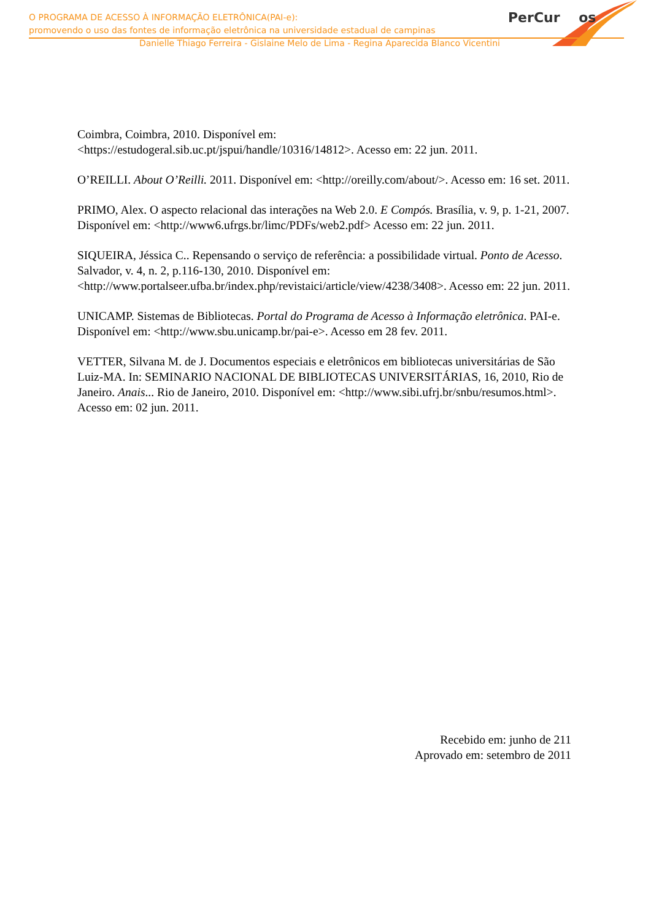PerCur os
O PROGRAMA DE ACESSO À INFORMAÇÃO ELETRÔNICA(PAI-e):
promovendo o uso das fontes de informação eletrônica na universidade estadual de campinas
Danielle Thiago Ferreira - Gislaine Melo de Lima - Regina Aparecida Blanco Vicentini
Coimbra, Coimbra, 2010. Disponível em:
<https://estudogeral.sib.uc.pt/jspui/handle/10316/14812>. Acesso em: 22 jun. 2011.
O’REILLI. About O’Reilli. 2011. Disponível em: <http://oreilly.com/about/>. Acesso em: 16 set. 2011.
PRIMO, Alex. O aspecto relacional das interações na Web 2.0. E Compós. Brasília, v. 9, p. 1-21, 2007. Disponível em: <http://www6.ufrgs.br/limc/PDFs/web2.pdf> Acesso em: 22 jun. 2011.
SIQUEIRA, Jéssica C.. Repensando o serviço de referência: a possibilidade virtual. Ponto de Acesso. Salvador, v. 4, n. 2, p.116-130, 2010. Disponível em: <http://www.portalseer.ufba.br/index.php/revistaici/article/view/4238/3408>. Acesso em: 22 jun. 2011.
UNICAMP. Sistemas de Bibliotecas. Portal do Programa de Acesso à Informação eletrônica. PAI-e. Disponível em: <http://www.sbu.unicamp.br/pai-e>. Acesso em 28 fev. 2011.
VETTER, Silvana M. de J. Documentos especiais e eletrônicos em bibliotecas universitárias de São Luiz-MA. In: SEMINARIO NACIONAL DE BIBLIOTECAS UNIVERSITÁRIAS, 16, 2010, Rio de Janeiro. Anais... Rio de Janeiro, 2010. Disponível em: <http://www.sibi.ufrj.br/snbu/resumos.html>. Acesso em: 02 jun. 2011.
Recebido em: junho de 211
Aprovado em: setembro de 2011